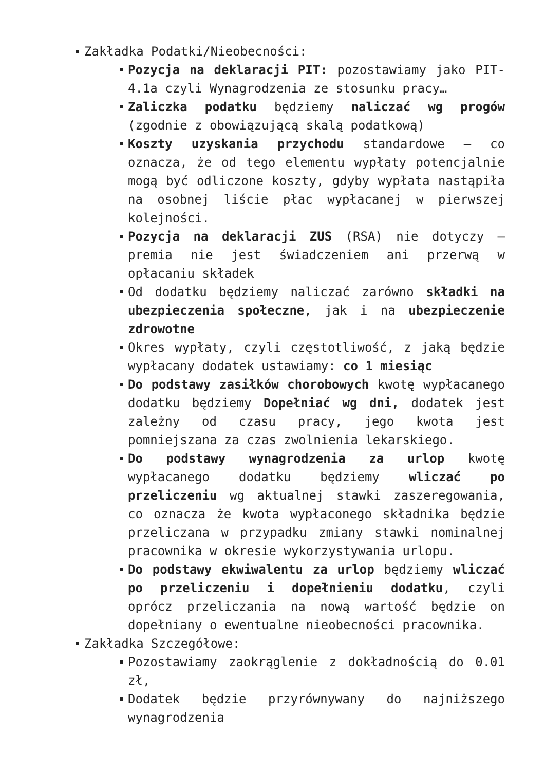Zakładka Podatki/Nieobecności:
Pozycja na deklaracji PIT: pozostawiamy jako PIT-4.1a czyli Wynagrodzenia ze stosunku pracy…
Zaliczka podatku będziemy naliczać wg progów (zgodnie z obowiązującą skalą podatkową)
Koszty uzyskania przychodu standardowe – co oznacza, że od tego elementu wypłaty potencjalnie mogą być odliczone koszty, gdyby wypłata nastąpiła na osobnej liście płac wypłacanej w pierwszej kolejności.
Pozycja na deklaracji ZUS (RSA) nie dotyczy – premia nie jest świadczeniem ani przerwą w opłacaniu składek
Od dodatku będziemy naliczać zarówno składki na ubezpieczenia społeczne, jak i na ubezpieczenie zdrowotne
Okres wypłaty, czyli częstotliwość, z jaką będzie wypłacany dodatek ustawiamy: co 1 miesiąc
Do podstawy zasiłków chorobowych kwotę wypłacanego dodatku będziemy Dopełniać wg dni, dodatek jest zależny od czasu pracy, jego kwota jest pomniejszana za czas zwolnienia lekarskiego.
Do podstawy wynagrodzenia za urlop kwotę wypłacanego dodatku będziemy wliczać po przeliczeniu wg aktualnej stawki zaszeregowania, co oznacza że kwota wypłaconego składnika będzie przeliczana w przypadku zmiany stawki nominalnej pracownika w okresie wykorzystywania urlopu.
Do podstawy ekwiwalentu za urlop będziemy wliczać po przeliczeniu i dopełnieniu dodatku, czyli oprócz przeliczania na nową wartość będzie on dopełniany o ewentualne nieobecności pracownika.
Zakładka Szczegółowe:
Pozostawiamy zaokrąglenie z dokładnością do 0.01 zł,
Dodatek będzie przyrównywany do najniższego wynagrodzenia